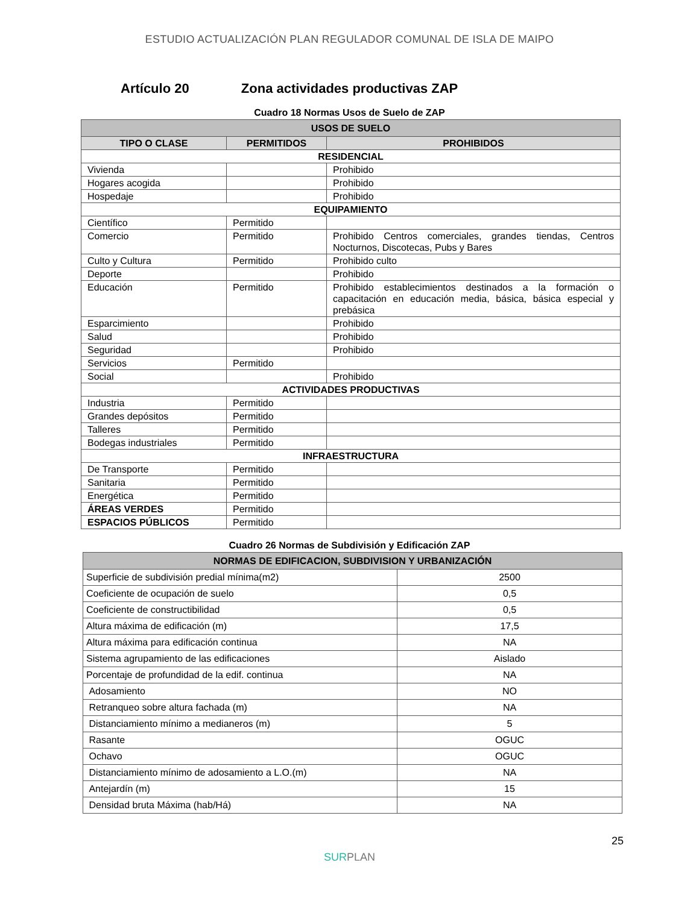ESTUDIO ACTUALIZACIÓN PLAN REGULADOR COMUNAL DE ISLA DE MAIPO
Artículo 20 Zona actividades productivas ZAP
Cuadro 18 Normas Usos de Suelo de ZAP
| USOS DE SUELO | | |
| --- | --- | --- |
| TIPO O CLASE | PERMITIDOS | PROHIBIDOS |
| RESIDENCIAL | | |
| Vivienda | | Prohibido |
| Hogares acogida | | Prohibido |
| Hospedaje | | Prohibido |
| EQUIPAMIENTO | | |
| Científico | Permitido | |
| Comercio | Permitido | Prohibido Centros comerciales, grandes tiendas, Centros Nocturnos, Discotecas, Pubs y Bares |
| Culto y Cultura | Permitido | Prohibido culto |
| Deporte | | Prohibido |
| Educación | Permitido | Prohibido establecimientos destinados a la formación o capacitación en educación media, básica, básica especial y prebásica |
| Esparcimiento | | Prohibido |
| Salud | | Prohibido |
| Seguridad | | Prohibido |
| Servicios | Permitido | |
| Social | | Prohibido |
| ACTIVIDADES PRODUCTIVAS | | |
| Industria | Permitido | |
| Grandes depósitos | Permitido | |
| Talleres | Permitido | |
| Bodegas industriales | Permitido | |
| INFRAESTRUCTURA | | |
| De Transporte | Permitido | |
| Sanitaria | Permitido | |
| Energética | Permitido | |
| ÁREAS VERDES | Permitido | |
| ESPACIOS PÚBLICOS | Permitido | |
Cuadro 26 Normas de Subdivisión y Edificación ZAP
| NORMAS DE EDIFICACION, SUBDIVISION Y URBANIZACIÓN | |
| --- | --- |
| Superficie de subdivisión predial mínima(m2) | 2500 |
| Coeficiente de ocupación de suelo | 0,5 |
| Coeficiente de constructibilidad | 0,5 |
| Altura máxima de edificación (m) | 17,5 |
| Altura máxima para edificación continua | NA |
| Sistema agrupamiento de las edificaciones | Aislado |
| Porcentaje de profundidad de la edif. continua | NA |
| Adosamiento | NO |
| Retranqueo sobre altura fachada (m) | NA |
| Distanciamiento mínimo a medianeros (m) | 5 |
| Rasante | OGUC |
| Ochavo | OGUC |
| Distanciamiento mínimo de adosamiento a L.O.(m) | NA |
| Antejardín (m) | 15 |
| Densidad bruta Máxima (hab/Há) | NA |
25
SURPLAN